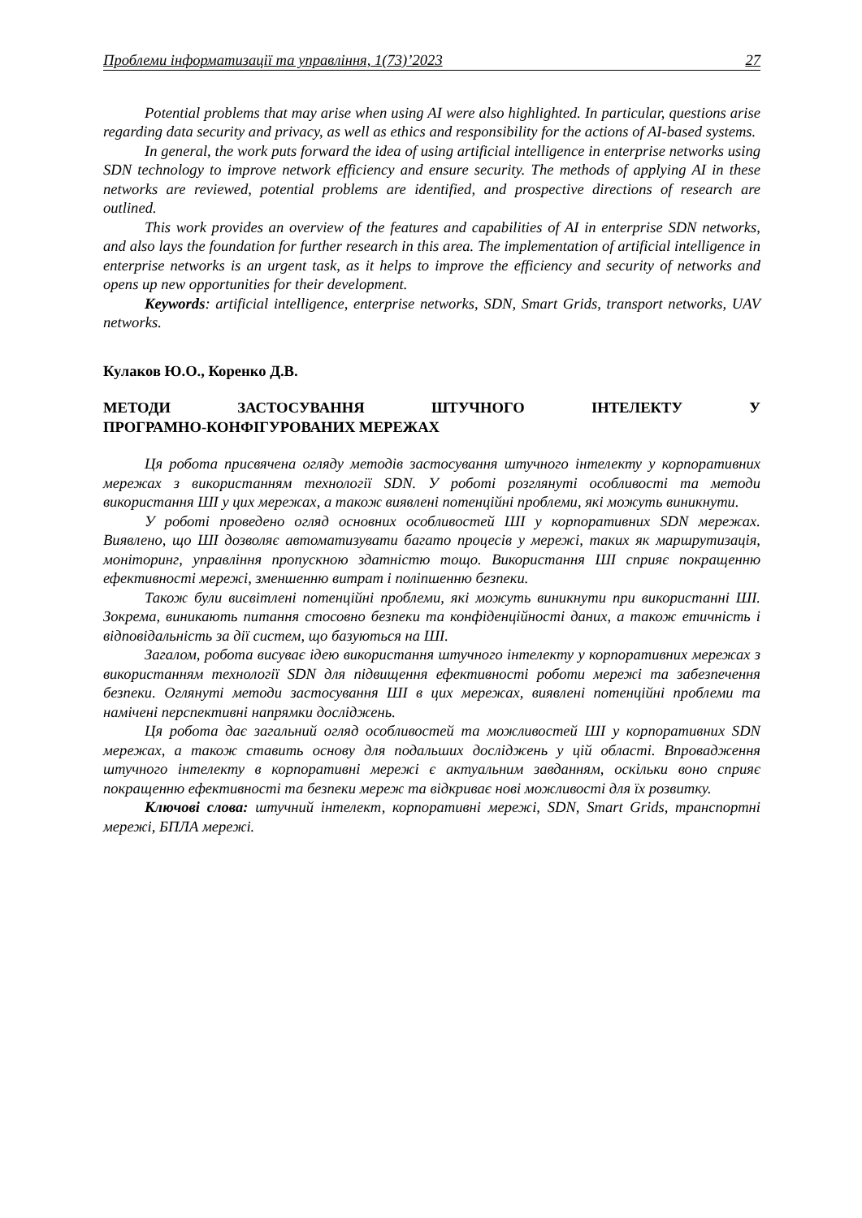Проблеми інформатизації та управління, 1(73)’2023 27
Potential problems that may arise when using AI were also highlighted. In particular, questions arise regarding data security and privacy, as well as ethics and responsibility for the actions of AI-based systems.
In general, the work puts forward the idea of using artificial intelligence in enterprise networks using SDN technology to improve network efficiency and ensure security. The methods of applying AI in these networks are reviewed, potential problems are identified, and prospective directions of research are outlined.
This work provides an overview of the features and capabilities of AI in enterprise SDN networks, and also lays the foundation for further research in this area. The implementation of artificial intelligence in enterprise networks is an urgent task, as it helps to improve the efficiency and security of networks and opens up new opportunities for their development.
Keywords: artificial intelligence, enterprise networks, SDN, Smart Grids, transport networks, UAV networks.
Кулаков Ю.О., Коренко Д.В.
МЕТОДИ ЗАСТОСУВАННЯ ШТУЧНОГО ІНТЕЛЕКТУ У
ПРОГРАМНО-КОНФІГУРОВАНИХ МЕРЕЖАХ
Ця робота присвячена огляду методів застосування штучного інтелекту у корпоративних мережах з використанням технології SDN. У роботі розглянуті особливості та методи використання ШІ у цих мережах, а також виявлені потенційні проблеми, які можуть виникнути.
У роботі проведено огляд основних особливостей ШІ у корпоративних SDN мережах. Виявлено, що ШІ дозволяє автоматизувати багато процесів у мережі, таких як маршрутизація, моніторинг, управління пропускною здатністю тощо. Використання ШІ сприяє покращенню ефективності мережі, зменшенню витрат і поліпшенню безпеки.
Також були висвітлені потенційні проблеми, які можуть виникнути при використанні ШІ. Зокрема, виникають питання стосовно безпеки та конфіденційності даних, а також етичність і відповідальність за дії систем, що базуються на ШІ.
Загалом, робота висуває ідею використання штучного інтелекту у корпоративних мережах з використанням технології SDN для підвищення ефективності роботи мережі та забезпечення безпеки. Оглянуті методи застосування ШІ в цих мережах, виявлені потенційні проблеми та намічені перспективні напрямки досліджень.
Ця робота дає загальний огляд особливостей та можливостей ШІ у корпоративних SDN мережах, а також ставить основу для подальших досліджень у цій області. Впровадження штучного інтелекту в корпоративні мережі є актуальним завданням, оскільки воно сприяє покращенню ефективності та безпеки мереж та відкриває нові можливості для їх розвитку.
Ключові слова: штучний інтелект, корпоративні мережі, SDN, Smart Grids, транспортні мережі, БПЛА мережі.